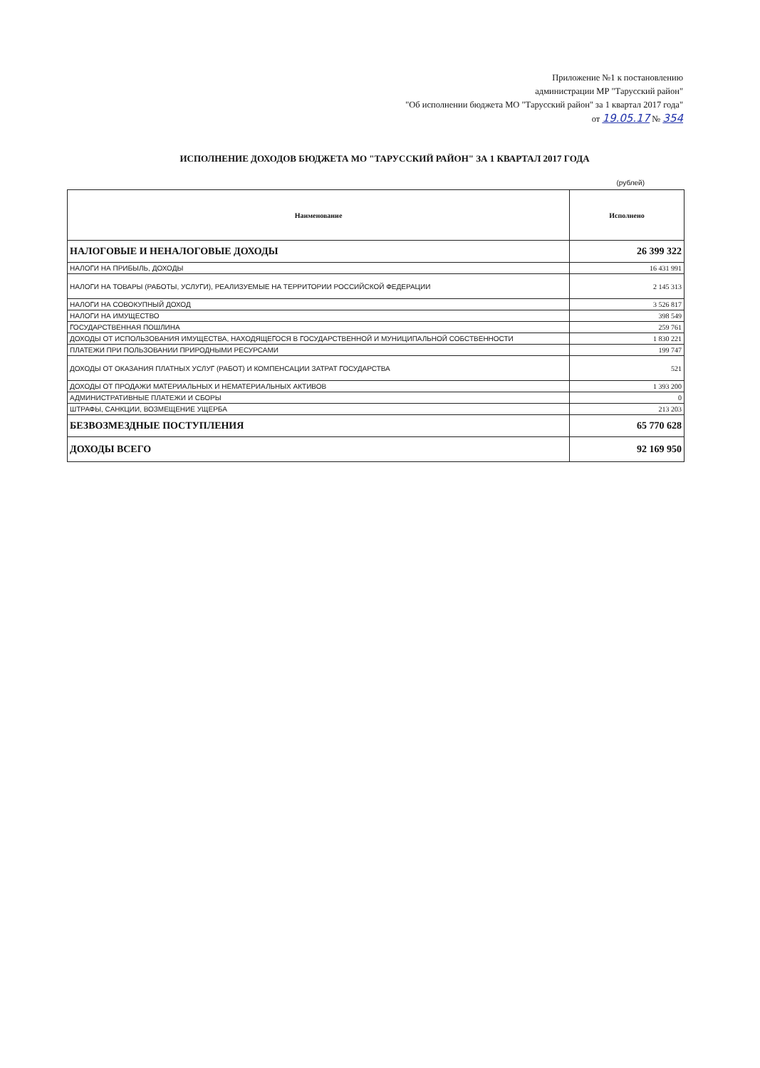Приложение №1 к постановлению
администрации МР "Тарусский район"
"Об исполнении бюджета МО "Тарусский район" за 1 квартал 2017 года"
от 19.05.17 № 354
ИСПОЛНЕНИЕ ДОХОДОВ БЮДЖЕТА МО "ТАРУССКИЙ РАЙОН" ЗА 1 КВАРТАЛ 2017 ГОДА
(рублей)
| Наименование | Исполнено |
| --- | --- |
| НАЛОГОВЫЕ И НЕНАЛОГОВЫЕ ДОХОДЫ | 26 399 322 |
| НАЛОГИ НА ПРИБЫЛЬ, ДОХОДЫ | 16 431 991 |
| НАЛОГИ НА ТОВАРЫ (РАБОТЫ, УСЛУГИ), РЕАЛИЗУЕМЫЕ НА ТЕРРИТОРИИ РОССИЙСКОЙ ФЕДЕРАЦИИ | 2 145 313 |
| НАЛОГИ НА СОВОКУПНЫЙ ДОХОД | 3 526 817 |
| НАЛОГИ НА ИМУЩЕСТВО | 398 549 |
| ГОСУДАРСТВЕННАЯ ПОШЛИНА | 259 761 |
| ДОХОДЫ ОТ ИСПОЛЬЗОВАНИЯ ИМУЩЕСТВА, НАХОДЯЩЕГОСЯ В ГОСУДАРСТВЕННОЙ И МУНИЦИПАЛЬНОЙ СОБСТВЕННОСТИ | 1 830 221 |
| ПЛАТЕЖИ ПРИ ПОЛЬЗОВАНИИ ПРИРОДНЫМИ РЕСУРСАМИ | 199 747 |
| ДОХОДЫ ОТ ОКАЗАНИЯ ПЛАТНЫХ УСЛУГ (РАБОТ) И КОМПЕНСАЦИИ ЗАТРАТ ГОСУДАРСТВА | 521 |
| ДОХОДЫ ОТ ПРОДАЖИ МАТЕРИАЛЬНЫХ И НЕМАТЕРИАЛЬНЫХ АКТИВОВ | 1 393 200 |
| АДМИНИСТРАТИВНЫЕ ПЛАТЕЖИ И СБОРЫ | 0 |
| ШТРАФЫ, САНКЦИИ, ВОЗМЕЩЕНИЕ УЩЕРБА | 213 203 |
| БЕЗВОЗМЕЗДНЫЕ ПОСТУПЛЕНИЯ | 65 770 628 |
| ДОХОДЫ ВСЕГО | 92 169 950 |